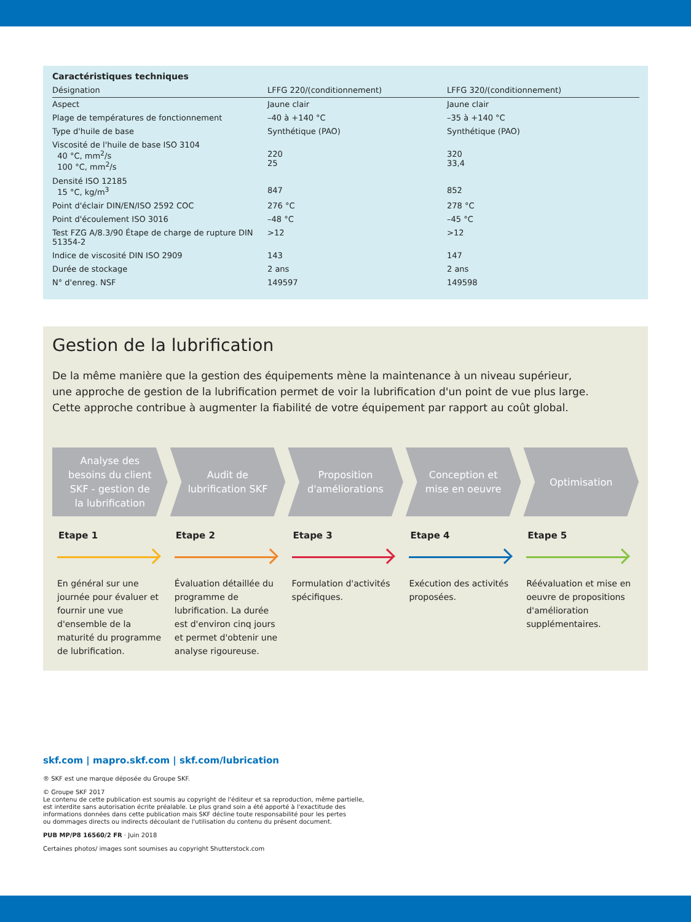| Caractéristiques techniques | | |
| --- | --- | --- |
| Désignation | LFFG 220/(conditionnement) | LFFG 320/(conditionnement) |
| Aspect | Jaune clair | Jaune clair |
| Plage de températures de fonctionnement | –40 à +140 °C | –35 à +140 °C |
| Type d'huile de base | Synthétique (PAO) | Synthétique (PAO) |
| Viscosité de l'huile de base ISO 3104 40 °C, mm<sup>2</sup>/s 100 °C, mm<sup>2</sup>/s | 220 25 | 320 33,4 |
| Densité ISO 12185 15 °C, kg/m<sup>3</sup> | 847 | 852 |
| Point d'éclair DIN/EN/ISO 2592 COC | 276 °C | 278 °C |
| Point d'écoulement ISO 3016 | –48 °C | –45 °C |
| Test FZG A/8.3/90 Étape de charge de rupture DIN 51354-2 | >12 | >12 |
| Indice de viscosité DIN ISO 2909 | 143 | 147 |
| Durée de stockage | 2 ans | 2 ans |
| N° d'enreg. NSF | 149597 | 149598 |
Gestion de la lubrification
De la même manière que la gestion des équipements mène la maintenance à un niveau supérieur,
une approche de gestion de la lubrification permet de voir la lubrification d'un point de vue plus large.
Cette approche contribue à augmenter la fiabilité de votre équipement par rapport au coût global.
Analyse des
besoins du client
SKF - gestion de
la lubrification
Audit de
lubrification SKF
Proposition
d'améliorations
Conception et
mise en oeuvre
Optimisation
Etape 1
En général sur une journée pour évaluer et fournir une vue d'ensemble de la maturité du programme de lubrification.
Etape 2
Évaluation détaillée du programme de lubrification. La durée est d'environ cinq jours et permet d'obtenir une analyse rigoureuse.
Etape 3
Formulation d'activités spécifiques.
Etape 4
Exécution des activités proposées.
Etape 5
Réévaluation et mise en oeuvre de propositions d'amélioration supplémentaires.
skf.com | mapro.skf.com | skf.com/lubrication
® SKF est une marque déposée du Groupe SKF.
© Groupe SKF 2017
Le contenu de cette publication est soumis au copyright de l'éditeur et sa reproduction, même partielle,
est interdite sans autorisation écrite préalable. Le plus grand soin a été apporté à l'exactitude des
informations données dans cette publication mais SKF décline toute responsabilité pour les pertes
ou dommages directs ou indirects découlant de l'utilisation du contenu du présent document.
PUB MP/P8 16560/2 FR · Juin 2018
Certaines photos/ images sont soumises au copyright Shutterstock.com